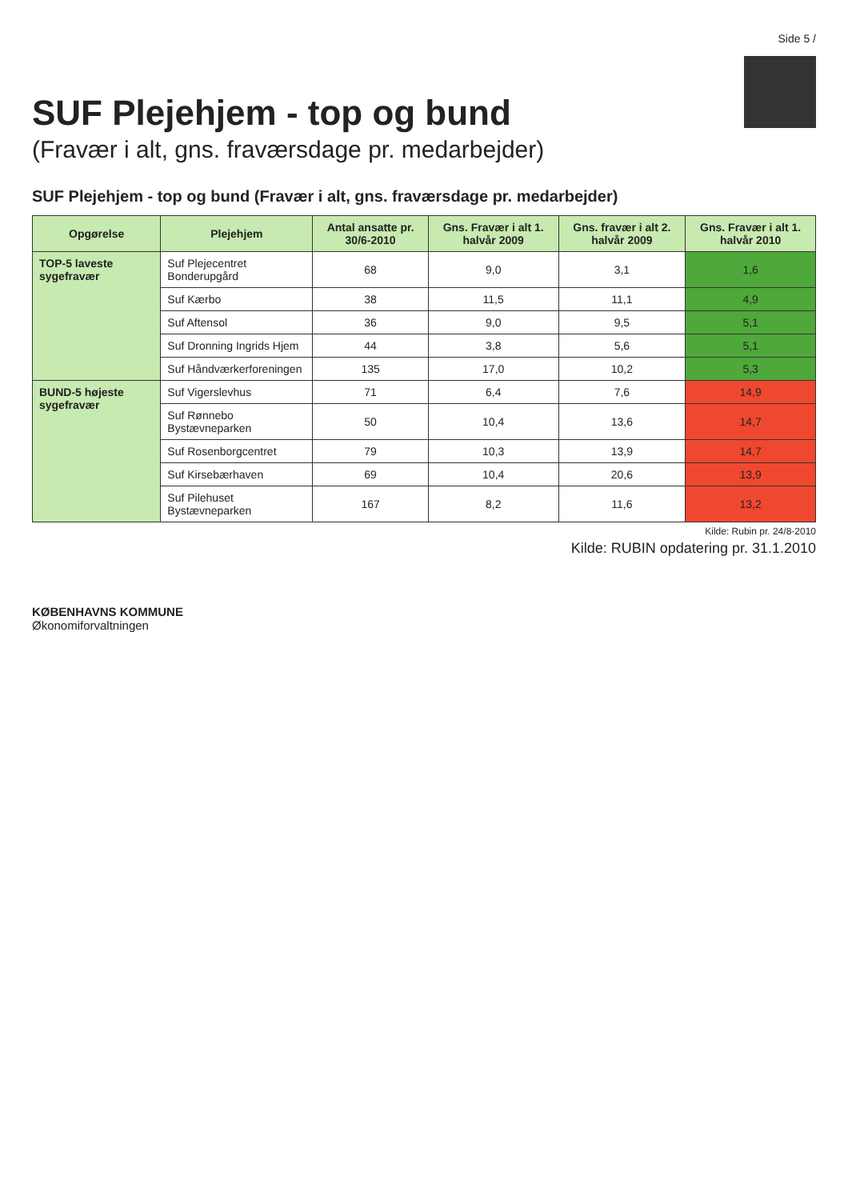Side 5 /
SUF Plejehjem - top og bund
(Fravær i alt, gns. fraværsdage pr. medarbejder)
SUF Plejehjem - top og bund (Fravær i alt, gns. fraværsdage pr. medarbejder)
| Opgørelse | Plejehjem | Antal ansatte pr. 30/6-2010 | Gns. Fravær i alt 1. halvår 2009 | Gns. fravær i alt 2. halvår 2009 | Gns. Fravær i alt 1. halvår 2010 |
| --- | --- | --- | --- | --- | --- |
| TOP-5 laveste sygefravær | Suf Plejecentret Bonderupgård | 68 | 9,0 | 3,1 | 1,6 |
| | Suf Kærbo | 38 | 11,5 | 11,1 | 4,9 |
| | Suf Aftensol | 36 | 9,0 | 9,5 | 5,1 |
| | Suf Dronning Ingrids Hjem | 44 | 3,8 | 5,6 | 5,1 |
| | Suf Håndværkerforeningen | 135 | 17,0 | 10,2 | 5,3 |
| BUND-5 højeste sygefravær | Suf Vigerslevhus | 71 | 6,4 | 7,6 | 14,9 |
| | Suf Rønnebo Bystævneparken | 50 | 10,4 | 13,6 | 14,7 |
| | Suf Rosenborgcentret | 79 | 10,3 | 13,9 | 14,7 |
| | Suf Kirsebærhaven | 69 | 10,4 | 20,6 | 13,9 |
| | Suf Pilehuset Bystævneparken | 167 | 8,2 | 11,6 | 13,2 |
Kilde: Rubin pr. 24/8-2010
Kilde: RUBIN opdatering pr. 31.1.2010
KØBENHAVNS KOMMUNE
Økonomiforvaltningen